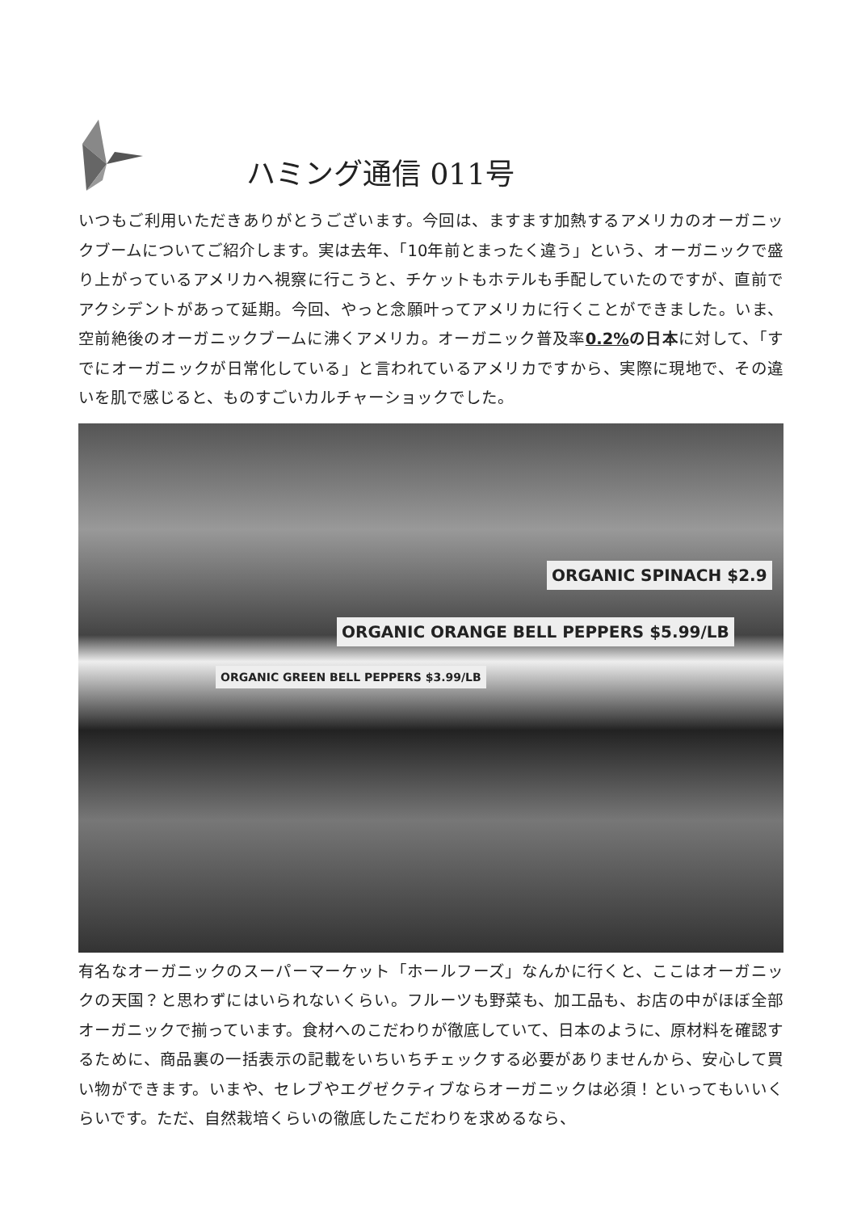ハミング通信 011号
いつもご利用いただきありがとうございます。今回は、ますます加熱するアメリカのオーガニックブームについてご紹介します。実は去年、「10年前とまったく違う」という、オーガニックで盛り上がっているアメリカへ視察に行こうと、チケットもホテルも手配していたのですが、直前でアクシデントがあって延期。今回、やっと念願叶ってアメリカに行くことができました。いま、空前絶後のオーガニックブームに沸くアメリカ。オーガニック普及率0.2% の日本に対して、「すでにオーガニックが日常化している」と言われているアメリカですから、実際に現地で、その違いを肌で感じると、ものすごいカルチャーショックでした。
ORGANIC SPINACH $2.9
ORGANIC ORANGE BELL PEPPERS $5.99/LB
ORGANIC GREEN BELL PEPPERS $3.99/LB
有名なオーガニックのスーパーマーケット「ホールフーズ」なんかに行くと、ここはオーガニックの天国？と思わずにはいられないくらい。フルーツも野菜も、加工品も、お店の中がほぼ全部オーガニックで揃っています。食材へのこだわりが徹底していて、日本のように、原材料を確認するために、商品裏の一括表示の記載をいちいちチェックする必要がありませんから、安心して買い物ができます。いまや、セレブやエグゼクティブならオーガニックは必須！といってもいいくらいです。ただ、自然栽培くらいの徹底したこだわりを求めるなら、